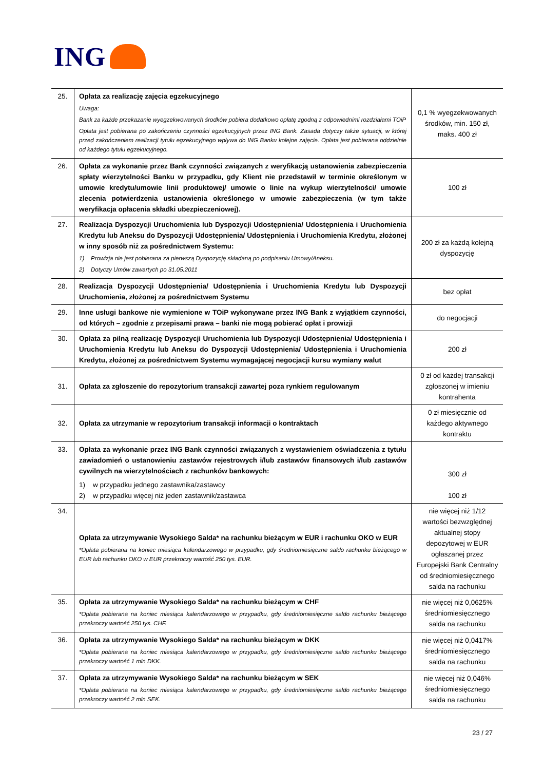ING
| 25. | Opłata za realizację zajęcia egzekucyjnego Uwaga: Bank za każde przekazanie wyegzekwowanych środków pobiera dodatkowo opłatę zgodną z odpowiednimi rozdziałami TOiP Opłata jest pobierana po zakończeniu czynności egzekucyjnych przez ING Bank. Zasada dotyczy także sytuacji, w której przed zakończeniem realizacji tytułu egzekucyjnego wpływa do ING Banku kolejne zajęcie. Opłata jest pobierana oddzielnie od każdego tytułu egzekucyjnego. | 0,1 % wyegzekwowanych środków, min. 150 zł, maks. 400 zł |
| 26. | Opłata za wykonanie przez Bank czynności związanych z weryfikacją ustanowienia zabezpieczenia spłaty wierzytelności Banku w przypadku, gdy Klient nie przedstawił w terminie określonym w umowie kredytu/umowie linii produktowej/ umowie o linie na wykup wierzytelności/ umowie zlecenia potwierdzenia ustanowienia określonego w umowie zabezpieczenia (w tym także weryfikacja opłacenia składki ubezpieczeniowej). | 100 zł |
| 27. | Realizacja Dyspozycji Uruchomienia lub Dyspozycji Udostępnienia/ Udostępnienia i Uruchomienia Kredytu lub Aneksu do Dyspozycji Udostępnienia/ Udostępnienia i Uruchomienia Kredytu, złożonej w inny sposób niż za pośrednictwem Systemu: 1) Prowizja nie jest pobierana za pierwszą Dyspozycję składaną po podpisaniu Umowy/Aneksu. 2) Dotyczy Umów zawartych po 31.05.2011 | 200 zł za każdą kolejną dyspozycję |
| 28. | Realizacja Dyspozycji Udostępnienia/ Udostępnienia i Uruchomienia Kredytu lub Dyspozycji Uruchomienia, złożonej za pośrednictwem Systemu | bez opłat |
| 29. | Inne usługi bankowe nie wymienione w TOiP wykonywane przez ING Bank z wyjątkiem czynności, od których – zgodnie z przepisami prawa – banki nie mogą pobierać opłat i prowizji | do negocjacji |
| 30. | Opłata za pilną realizację Dyspozycji Uruchomienia lub Dyspozycji Udostępnienia/ Udostępnienia i Uruchomienia Kredytu lub Aneksu do Dyspozycji Udostępnienia/ Udostępnienia i Uruchomienia Kredytu, złożonej za pośrednictwem Systemu wymagającej negocjacji kursu wymiany walut | 200 zł |
| 31. | Opłata za zgłoszenie do repozytorium transakcji zawartej poza rynkiem regulowanym | 0 zł od każdej transakcji zgłoszonej w imieniu kontrahenta |
| 32. | Opłata za utrzymanie w repozytorium transakcji informacji o kontraktach | 0 zł miesięcznie od każdego aktywnego kontraktu |
| 33. | Opłata za wykonanie przez ING Bank czynności związanych z wystawieniem oświadczenia z tytułu zawiadomień o ustanowieniu zastawów rejestrowych i/lub zastawów finansowych i/lub zastawów cywilnych na wierzytelnościach z rachunków bankowych: 1) w przypadku jednego zastawnika/zastawcy 2) w przypadku więcej niż jeden zastawnik/zastawca | 300 zł 100 zł |
| 34. | Opłata za utrzymywanie Wysokiego Salda* na rachunku bieżącym w EUR i rachunku OKO w EUR *Opłata pobierana na koniec miesiąca kalendarzowego w przypadku, gdy średniomiesięczne saldo rachunku bieżącego w EUR lub rachunku OKO w EUR przekroczy wartość 250 tys. EUR. | nie więcej niż 1/12 wartości bezwzględnej aktualnej stopy depozytowej w EUR ogłaszanej przez Europejski Bank Centralny od średniomiesięcznego salda na rachunku |
| 35. | Opłata za utrzymywanie Wysokiego Salda* na rachunku bieżącym w CHF *Opłata pobierana na koniec miesiąca kalendarzowego w przypadku, gdy średniomiesięczne saldo rachunku bieżącego przekroczy wartość 250 tys. CHF. | nie więcej niż 0,0625% średniomiesięcznego salda na rachunku |
| 36. | Opłata za utrzymywanie Wysokiego Salda* na rachunku bieżącym w DKK *Opłata pobierana na koniec miesiąca kalendarzowego w przypadku, gdy średniomiesięczne saldo rachunku bieżącego przekroczy wartość 1 mln DKK. | nie więcej niż 0,0417% średniomiesięcznego salda na rachunku |
| 37. | Opłata za utrzymywanie Wysokiego Salda* na rachunku bieżącym w SEK *Opłata pobierana na koniec miesiąca kalendarzowego w przypadku, gdy średniomiesięczne saldo rachunku bieżącego przekroczy wartość 2 mln SEK. | nie więcej niż 0,046% średniomiesięcznego salda na rachunku |
23 / 27